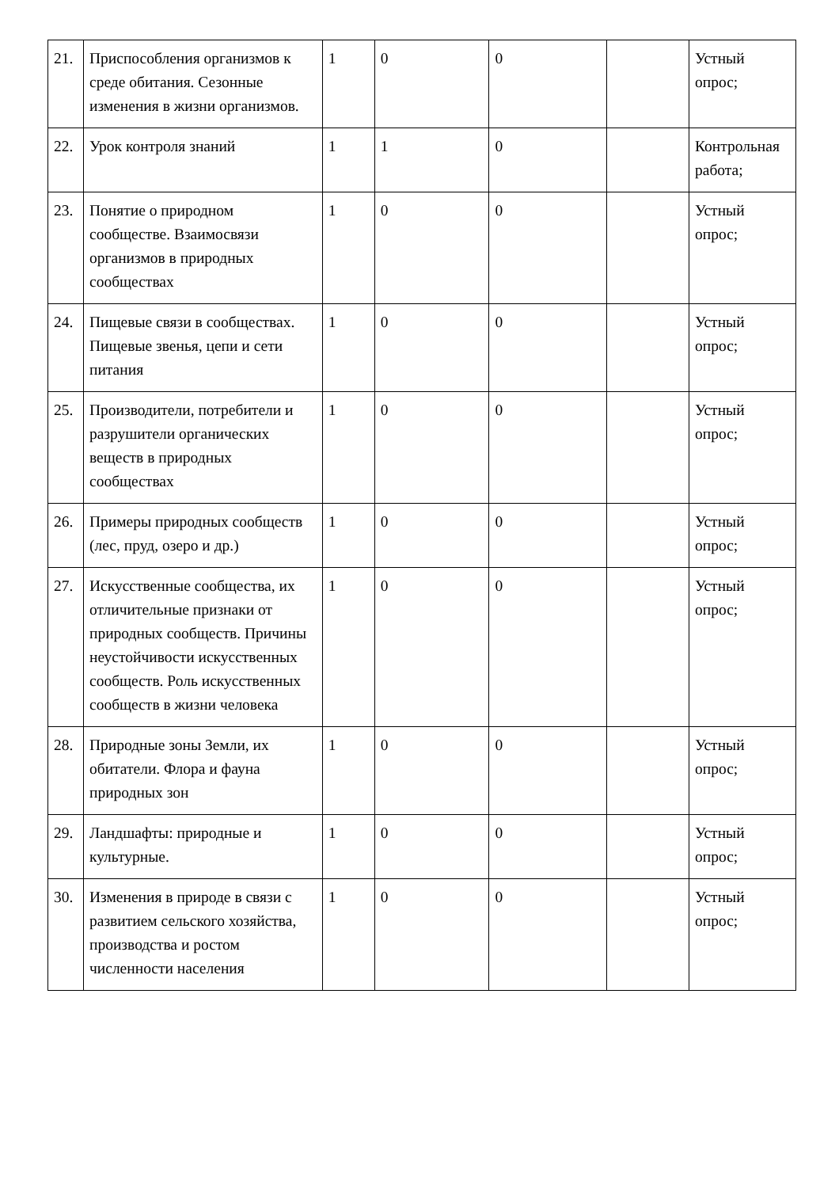| 21. | Приспособления организмов к среде обитания. Сезонные изменения в жизни организмов. | 1 | 0 | 0 | | Устный опрос; |
| 22. | Урок контроля знаний | 1 | 1 | 0 | | Контрольная работа; |
| 23. | Понятие о природном сообществе. Взаимосвязи организмов в природных сообществах | 1 | 0 | 0 | | Устный опрос; |
| 24. | Пищевые связи в сообществах. Пищевые звенья, цепи и сети питания | 1 | 0 | 0 | | Устный опрос; |
| 25. | Производители, потребители и разрушители органических веществ в природных сообществах | 1 | 0 | 0 | | Устный опрос; |
| 26. | Примеры природных сообществ (лес, пруд, озеро и др.) | 1 | 0 | 0 | | Устный опрос; |
| 27. | Искусственные сообщества, их отличительные признаки от природных сообществ. Причины неустойчивости искусственных сообществ. Роль искусственных сообществ в жизни человека | 1 | 0 | 0 | | Устный опрос; |
| 28. | Природные зоны Земли, их обитатели. Флора и фауна природных зон | 1 | 0 | 0 | | Устный опрос; |
| 29. | Ландшафты: природные и культурные. | 1 | 0 | 0 | | Устный опрос; |
| 30. | Изменения в природе в связи с развитием сельского хозяйства, производства и ростом численности населения | 1 | 0 | 0 | | Устный опрос; |